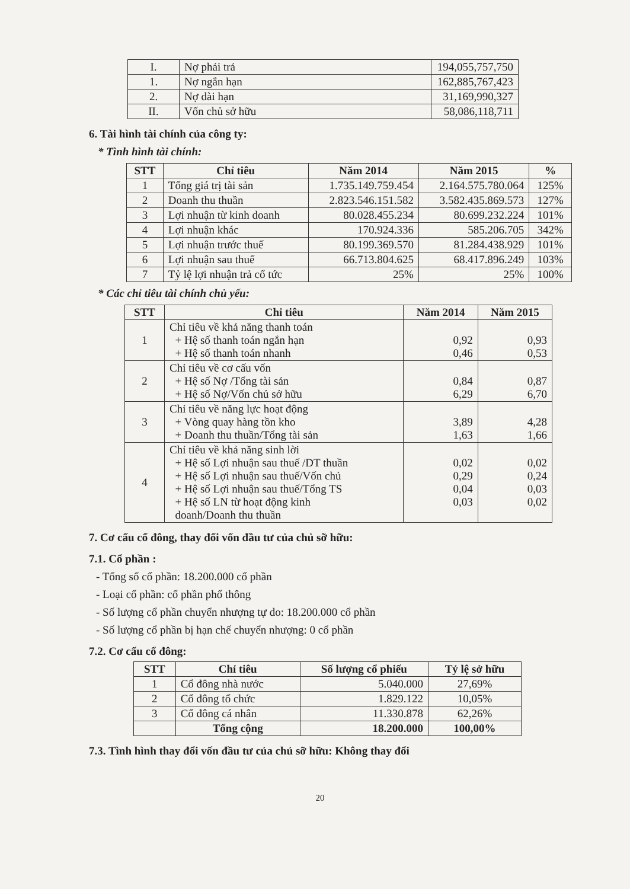| I. | Nợ phải trả | 194,055,757,750 |
| 1. | Nợ ngắn hạn | 162,885,767,423 |
| 2. | Nợ dài hạn | 31,169,990,327 |
| II. | Vốn chủ sở hữu | 58,086,118,711 |
6. Tài hình tài chính của công ty:
* Tình hình tài chính:
| STT | Chỉ tiêu | Năm 2014 | Năm 2015 | % |
| --- | --- | --- | --- | --- |
| 1 | Tổng giá trị tài sản | 1.735.149.759.454 | 2.164.575.780.064 | 125% |
| 2 | Doanh thu thuần | 2.823.546.151.582 | 3.582.435.869.573 | 127% |
| 3 | Lợi nhuận từ kinh doanh | 80.028.455.234 | 80.699.232.224 | 101% |
| 4 | Lợi nhuận khác | 170.924.336 | 585.206.705 | 342% |
| 5 | Lợi nhuận trước thuế | 80.199.369.570 | 81.284.438.929 | 101% |
| 6 | Lợi nhuận sau thuế | 66.713.804.625 | 68.417.896.249 | 103% |
| 7 | Tỷ lệ lợi nhuận trả cổ tức | 25% | 25% | 100% |
* Các chỉ tiêu tài chính chủ yếu:
| STT | Chỉ tiêu | Năm 2014 | Năm 2015 |
| --- | --- | --- | --- |
| 1 | Chỉ tiêu về khả năng thanh toán + Hệ số thanh toán ngắn hạn + Hệ số thanh toán nhanh | 0,92 0,46 | 0,93 0,53 |
| 2 | Chỉ tiêu về cơ cấu vốn + Hệ số Nợ /Tổng tài sản + Hệ số Nợ/Vốn chủ sở hữu | 0,84 6,29 | 0,87 6,70 |
| 3 | Chỉ tiêu về năng lực hoạt động + Vòng quay hàng tồn kho + Doanh thu thuần/Tổng tài sản | 3,89 1,63 | 4,28 1,66 |
| 4 | Chỉ tiêu về khả năng sinh lời + Hệ số Lợi nhuận sau thuế /DT thuần + Hệ số Lợi nhuận sau thuế/Vốn chủ + Hệ số Lợi nhuận sau thuế/Tổng TS + Hệ số LN từ hoạt động kinh doanh/Doanh thu thuần | 0,02 0,29 0,04 0,03 | 0,02 0,24 0,03 0,02 |
7. Cơ cấu cổ đông, thay đổi vốn đầu tư của chủ sỡ hữu:
7.1. Cổ phần :
- Tổng số cổ phần: 18.200.000 cổ phần
- Loại cổ phần: cổ phần phổ thông
- Số lượng cổ phần chuyển nhượng tự do: 18.200.000 cổ phần
- Số lượng cổ phần bị hạn chế chuyển nhượng: 0 cổ phần
7.2. Cơ cấu cổ đông:
| STT | Chỉ tiêu | Số lượng cổ phiếu | Tỷ lệ sở hữu |
| --- | --- | --- | --- |
| 1 | Cổ đông nhà nước | 5.040.000 | 27,69% |
| 2 | Cổ đông tổ chức | 1.829.122 | 10,05% |
| 3 | Cổ đông cá nhân | 11.330.878 | 62,26% |
| | Tổng cộng | 18.200.000 | 100,00% |
7.3. Tình hình thay đổi vốn đầu tư của chủ sỡ hữu: Không thay đổi
20